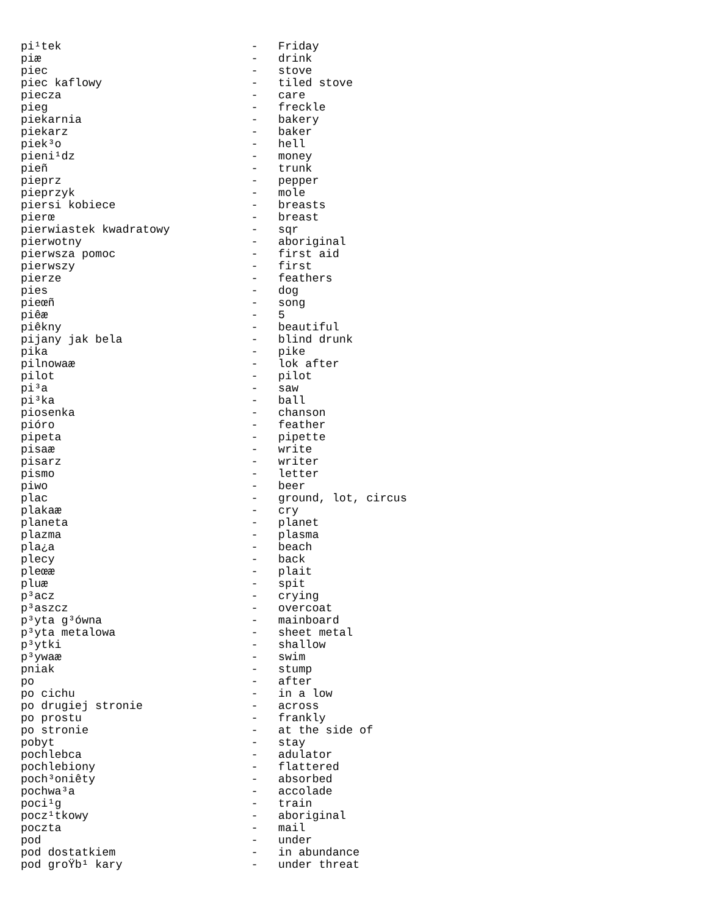pi¹tek                            -   Friday
piæ                               -   drink
piec                              -   stove
piec kaflowy                      -   tiled stove
piecza                            -   care
pieg                              -   freckle
piekarnia                         -   bakery
piekarz                           -   baker
piek³o                            -   hell
pieni¹dz                          -   money
pieñ                              -   trunk
pieprz                            -   pepper
pieprzyk                          -   mole
piersi kobiece                    -   breasts
pierœ                             -   breast
pierwiastek kwadratowy            -   sqr
pierwotny                         -   aboriginal
pierwsza pomoc                    -   first aid
pierwszy                          -   first
pierze                            -   feathers
pies                              -   dog
pieœñ                             -   song
piêæ                              -   5
piêkny                            -   beautiful
pijany jak bela                   -   blind drunk
pika                              -   pike
pilnowaæ                          -   lok after
pilot                             -   pilot
pi³a                              -   saw
pi³ka                             -   ball
piosenka                          -   chanson
pióro                             -   feather
pipeta                            -   pipette
pisaæ                             -   write
pisarz                            -   writer
pismo                             -   letter
piwo                              -   beer
plac                              -   ground, lot, circus
plakaæ                            -   cry
planeta                           -   planet
plazma                            -   plasma
pla¿a                             -   beach
plecy                             -   back
pleœæ                             -   plait
pluæ                              -   spit
p³acz                             -   crying
p³aszcz                           -   overcoat
p³yta g³ówna                      -   mainboard
p³yta metalowa                    -   sheet metal
p³ytki                            -   shallow
p³ywaæ                            -   swim
pniak                             -   stump
po                                -   after
po cichu                          -   in a low
po drugiej stronie                -   across
po prostu                         -   frankly
po stronie                        -   at the side of
pobyt                             -   stay
pochlebca                         -   adulator
pochlebiony                       -   flattered
poch³oniêty                       -   absorbed
pochwa³a                          -   accolade
poci¹g                            -   train
pocz¹tkowy                        -   aboriginal
poczta                            -   mail
pod                               -   under
pod dostatkiem                    -   in abundance
pod groŸb¹ kary                   -   under threat